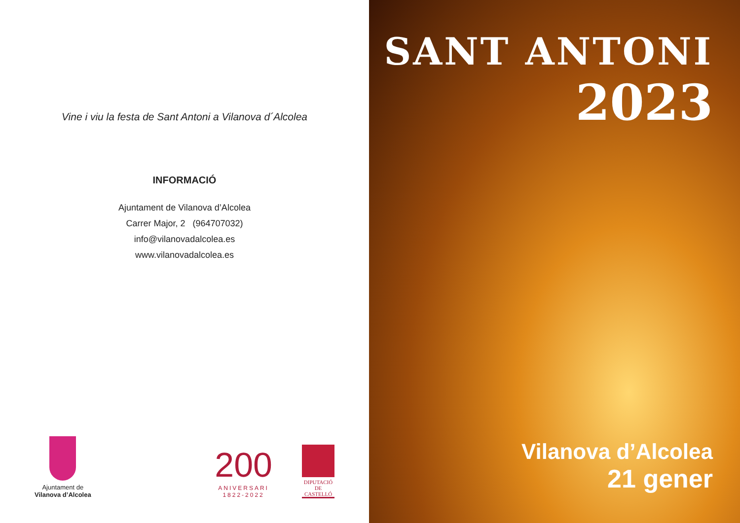Vine i viu la festa de Sant Antoni a Vilanova d´Alcolea
INFORMACIÓ
Ajuntament de Vilanova d’Alcolea
Carrer Major, 2 (964707032)
info@vilanovadalcolea.es
www.vilanovadalcolea.es
Ajuntament de
Vilanova d’Alcolea
200
ANIVERSARI
1822-2022
DIPUTACIÓ
DE
CASTELLÓ
SANT ANTONI
2023
Vilanova d’Alcolea
21 gener